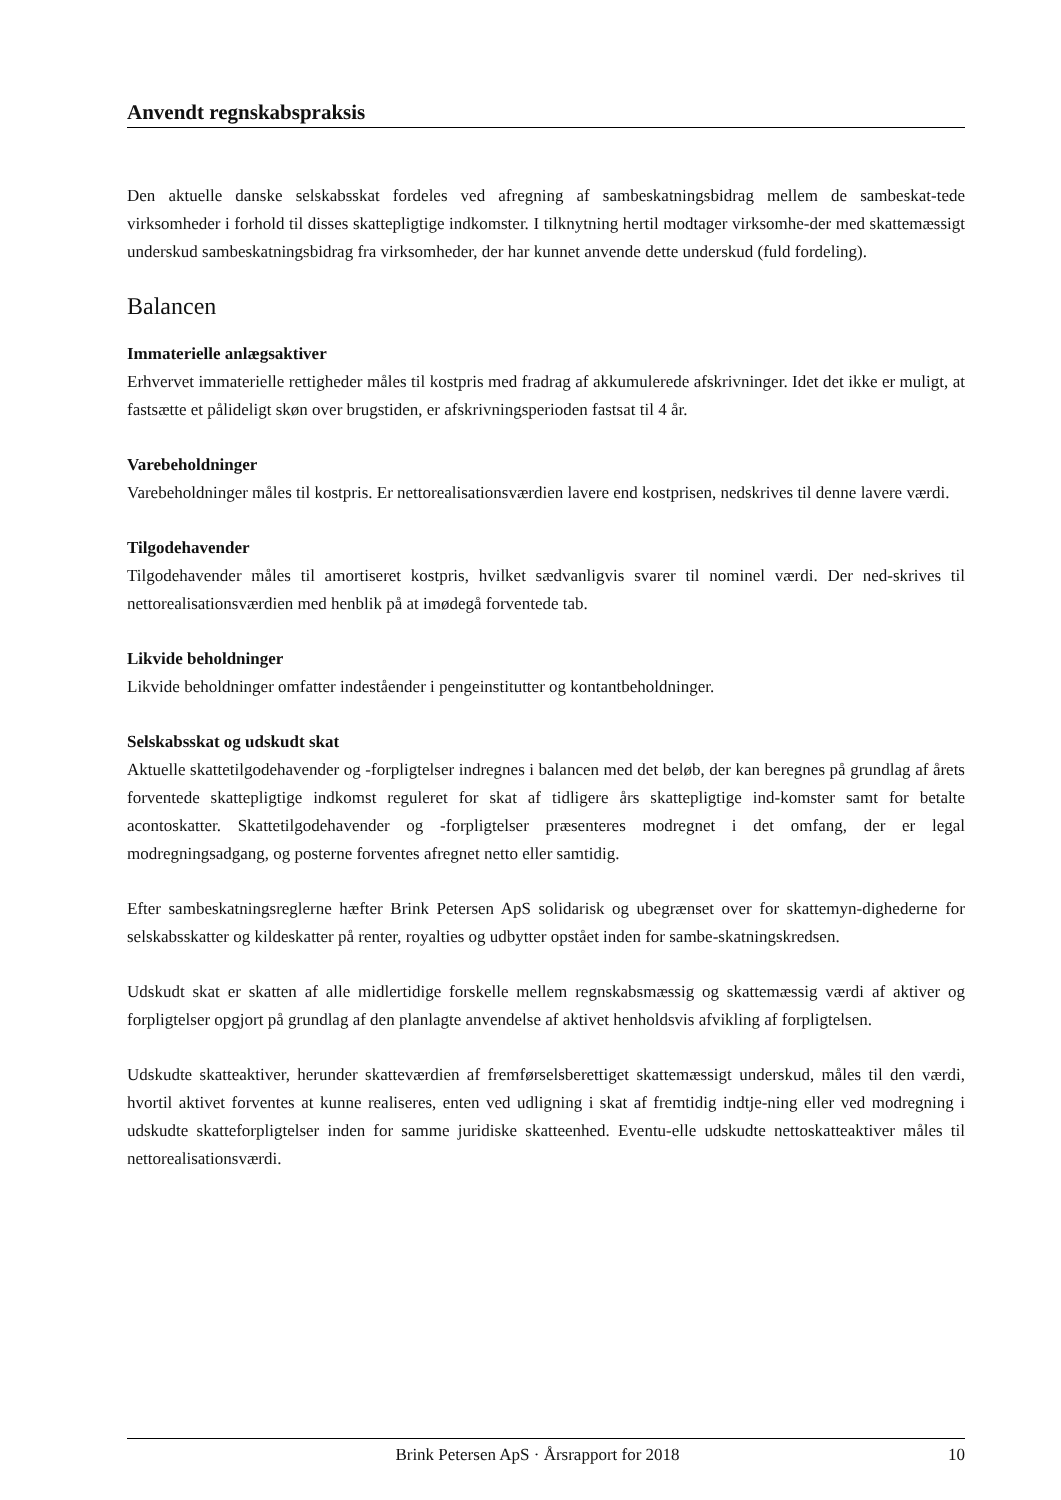Anvendt regnskabspraksis
Den aktuelle danske selskabsskat fordeles ved afregning af sambeskatningsbidrag mellem de sambeskat-tede virksomheder i forhold til disses skattepligtige indkomster. I tilknytning hertil modtager virksomhe-der med skattemæssigt underskud sambeskatningsbidrag fra virksomheder, der har kunnet anvende dette underskud (fuld fordeling).
Balancen
Immaterielle anlægsaktiver
Erhvervet immaterielle rettigheder måles til kostpris med fradrag af akkumulerede afskrivninger. Idet det ikke er muligt, at fastsætte et pålideligt skøn over brugstiden, er afskrivningsperioden fastsat til 4 år.
Varebeholdninger
Varebeholdninger måles til kostpris. Er nettorealisationsværdien lavere end kostprisen, nedskrives til denne lavere værdi.
Tilgodehavender
Tilgodehavender måles til amortiseret kostpris, hvilket sædvanligvis svarer til nominel værdi. Der ned-skrives til nettorealisationsværdien med henblik på at imødegå forventede tab.
Likvide beholdninger
Likvide beholdninger omfatter indeståender i pengeinstitutter og kontantbeholdninger.
Selskabsskat og udskudt skat
Aktuelle skattetilgodehavender og -forpligtelser indregnes i balancen med det beløb, der kan beregnes på grundlag af årets forventede skattepligtige indkomst reguleret for skat af tidligere års skattepligtige ind-komster samt for betalte acontoskatter. Skattetilgodehavender og -forpligtelser præsenteres modregnet i det omfang, der er legal modregningsadgang, og posterne forventes afregnet netto eller samtidig.
Efter sambeskatningsreglerne hæfter Brink Petersen ApS solidarisk og ubegrænset over for skattemyn-dighederne for selskabsskatter og kildeskatter på renter, royalties og udbytter opstået inden for sambe-skatningskredsen.
Udskudt skat er skatten af alle midlertidige forskelle mellem regnskabsmæssig og skattemæssig værdi af aktiver og forpligtelser opgjort på grundlag af den planlagte anvendelse af aktivet henholdsvis afvikling af forpligtelsen.
Udskudte skatteaktiver, herunder skatteværdien af fremførselsberettiget skattemæssigt underskud, måles til den værdi, hvortil aktivet forventes at kunne realiseres, enten ved udligning i skat af fremtidig indtje-ning eller ved modregning i udskudte skatteforpligtelser inden for samme juridiske skatteenhed. Eventu-elle udskudte nettoskatteaktiver måles til nettorealisationsværdi.
Brink Petersen ApS · Årsrapport for 2018 10